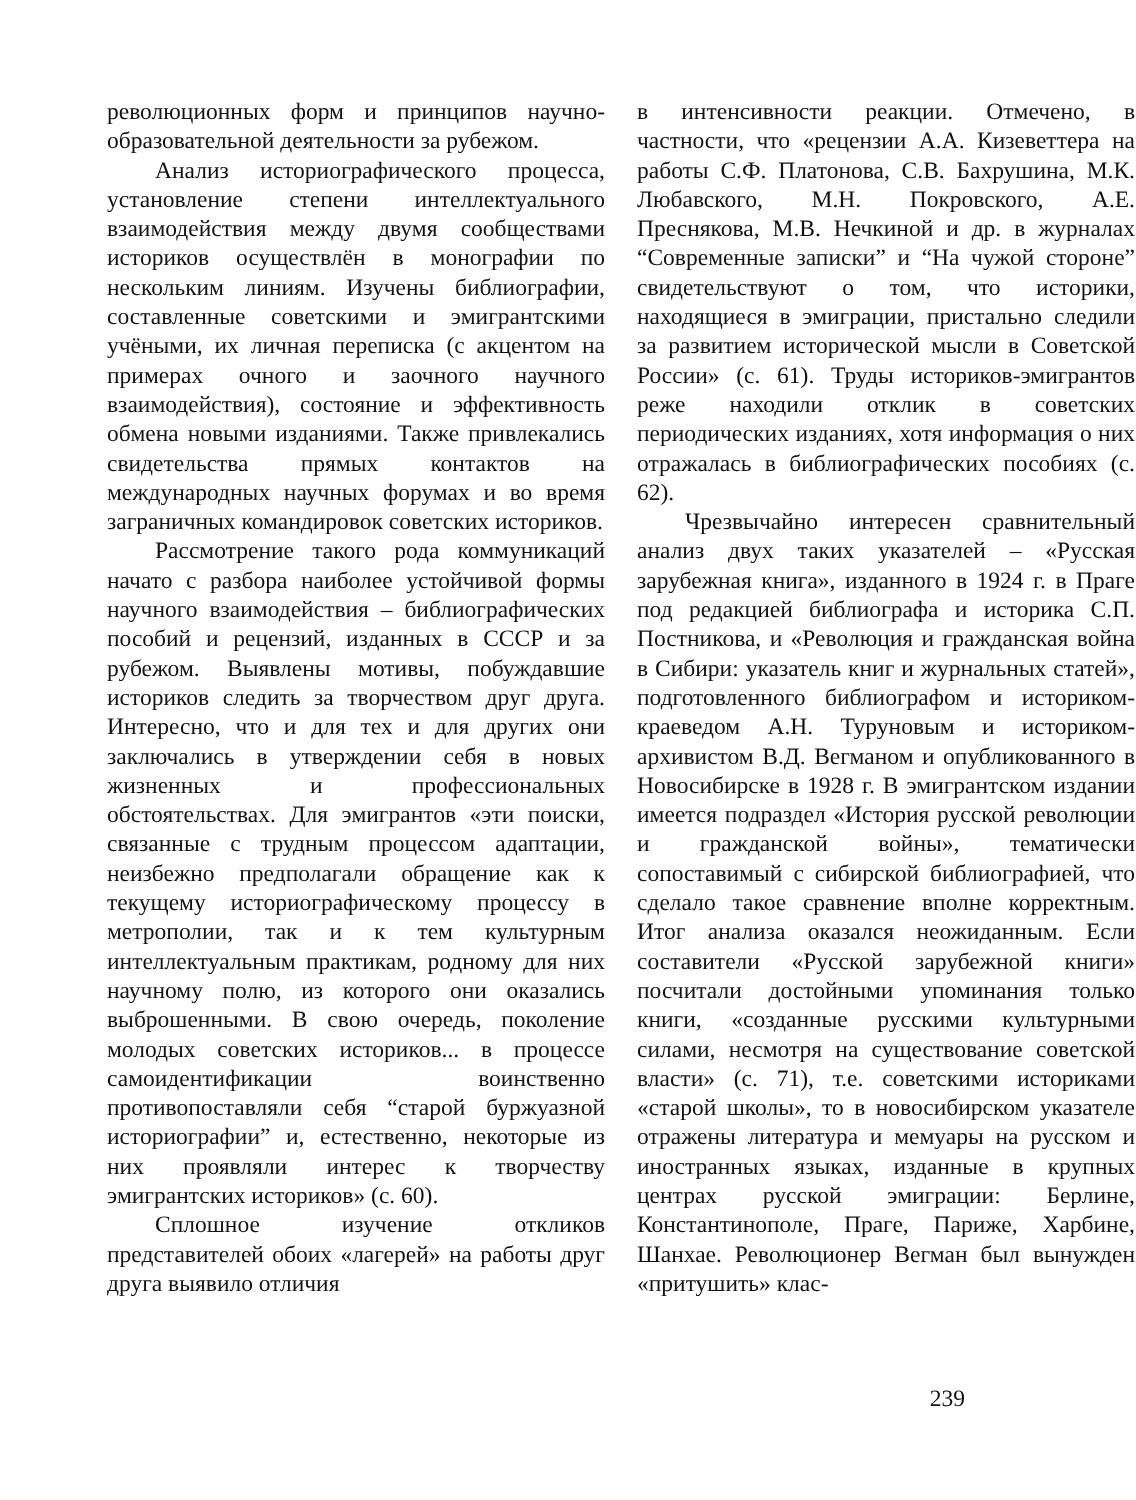революционных форм и принципов научно-образовательной деятельности за рубежом.
Анализ историографического процесса, установление степени интеллектуального взаимодействия между двумя сообществами историков осуществлён в монографии по нескольким линиям. Изучены библиографии, составленные советскими и эмигрантскими учёными, их личная переписка (с акцентом на примерах очного и заочного научного взаимодействия), состояние и эффективность обмена новыми изданиями. Также привлекались свидетельства прямых контактов на международных научных форумах и во время заграничных командировок советских историков.
Рассмотрение такого рода коммуникаций начато с разбора наиболее устойчивой формы научного взаимодействия – библиографических пособий и рецензий, изданных в СССР и за рубежом. Выявлены мотивы, побуждавшие историков следить за творчеством друг друга. Интересно, что и для тех и для других они заключались в утверждении себя в новых жизненных и профессиональных обстоятельствах. Для эмигрантов «эти поиски, связанные с трудным процессом адаптации, неизбежно предполагали обращение как к текущему историографическому процессу в метрополии, так и к тем культурным интеллектуальным практикам, родному для них научному полю, из которого они оказались выброшенными. В свою очередь, поколение молодых советских историков... в процессе самоидентификации воинственно противопоставляли себя “старой буржуазной историографии” и, естественно, некоторые из них проявляли интерес к творчеству эмигрантских историков» (с. 60).
Сплошное изучение откликов представителей обоих «лагерей» на работы друг друга выявило отличия
в интенсивности реакции. Отмечено, в частности, что «рецензии А.А. Кизеветтера на работы С.Ф. Платонова, С.В. Бахрушина, М.К. Любавского, М.Н. Покровского, А.Е. Преснякова, М.В. Нечкиной и др. в журналах “Современные записки” и “На чужой стороне” свидетельствуют о том, что историки, находящиеся в эмиграции, пристально следили за развитием исторической мысли в Советской России» (с. 61). Труды историков-эмигрантов реже находили отклик в советских периодических изданиях, хотя информация о них отражалась в библиографических пособиях (с. 62).
Чрезвычайно интересен сравнительный анализ двух таких указателей – «Русская зарубежная книга», изданного в 1924 г. в Праге под редакцией библиографа и историка С.П. Постникова, и «Революция и гражданская война в Сибири: указатель книг и журнальных статей», подготовленного библиографом и историком-краеведом А.Н. Туруновым и историком-архивистом В.Д. Вегманом и опубликованного в Новосибирске в 1928 г. В эмигрантском издании имеется подраздел «История русской революции и гражданской войны», тематически сопоставимый с сибирской библиографией, что сделало такое сравнение вполне корректным. Итог анализа оказался неожиданным. Если составители «Русской зарубежной книги» посчитали достойными упоминания только книги, «созданные русскими культурными силами, несмотря на существование советской власти» (с. 71), т.е. советскими историками «старой школы», то в новосибирском указателе отражены литература и мемуары на русском и иностранных языках, изданные в крупных центрах русской эмиграции: Берлине, Константинополе, Праге, Париже, Харбине, Шанхае. Революционер Вегман был вынужден «притушить» клас-
239